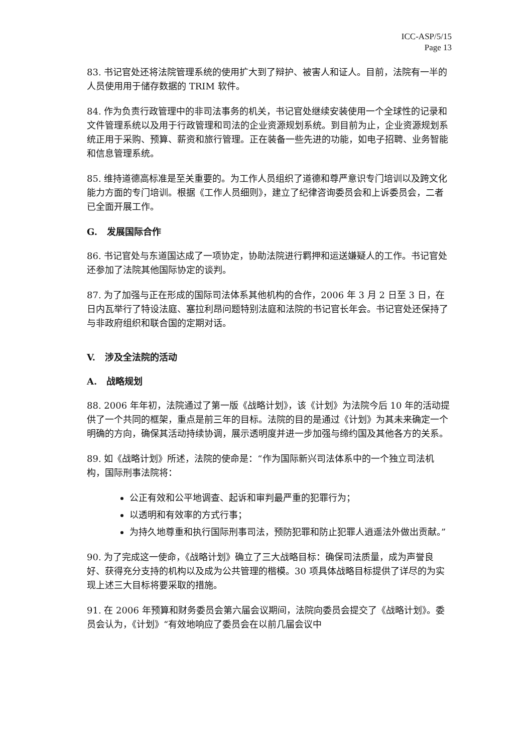ICC-ASP/5/15
Page 13
83. 书记官处还将法院管理系统的使用扩大到了辩护、被害人和证人。目前，法院有一半的人员使用用于储存数据的 TRIM 软件。
84. 作为负责行政管理中的非司法事务的机关，书记官处继续安装使用一个全球性的记录和文件管理系统以及用于行政管理和司法的企业资源规划系统。到目前为止，企业资源规划系统正用于采购、预算、薪资和旅行管理。正在装备一些先进的功能，如电子招聘、业务智能和信息管理系统。
85. 维持道德高标准是至关重要的。为工作人员组织了道德和尊严意识专门培训以及跨文化能力方面的专门培训。根据《工作人员细则》，建立了纪律咨询委员会和上诉委员会，二者已全面开展工作。
G. 发展国际合作
86. 书记官处与东道国达成了一项协定，协助法院进行羁押和运送嫌疑人的工作。书记官处还参加了法院其他国际协定的谈判。
87. 为了加强与正在形成的国际司法体系其他机构的合作，2006 年 3 月 2 日至 3 日，在日内瓦举行了特设法庭、塞拉利昂问题特别法庭和法院的书记官长年会。书记官处还保持了与非政府组织和联合国的定期对话。
V. 涉及全法院的活动
A. 战略规划
88. 2006 年年初，法院通过了第一版《战略计划》，该《计划》为法院今后 10 年的活动提供了一个共同的框架，重点是前三年的目标。法院的目的是通过《计划》为其未来确定一个明确的方向，确保其活动持续协调，展示透明度并进一步加强与缔约国及其他各方的关系。
89. 如《战略计划》所述，法院的使命是：“作为国际新兴司法体系中的一个独立司法机构，国际刑事法院将：
公正有效和公平地调查、起诉和审判最严重的犯罪行为；
以透明和有效率的方式行事；
为持久地尊重和执行国际刑事司法，预防犯罪和防止犯罪人逍遥法外做出贡献。”
90. 为了完成这一使命，《战略计划》确立了三大战略目标：确保司法质量，成为声誉良好、获得充分支持的机构以及成为公共管理的楷模。30 项具体战略目标提供了详尽的为实现上述三大目标将要采取的措施。
91. 在 2006 年预算和财务委员会第六届会议期间，法院向委员会提交了《战略计划》。委员会认为，《计划》“有效地响应了委员会在以前几届会议中